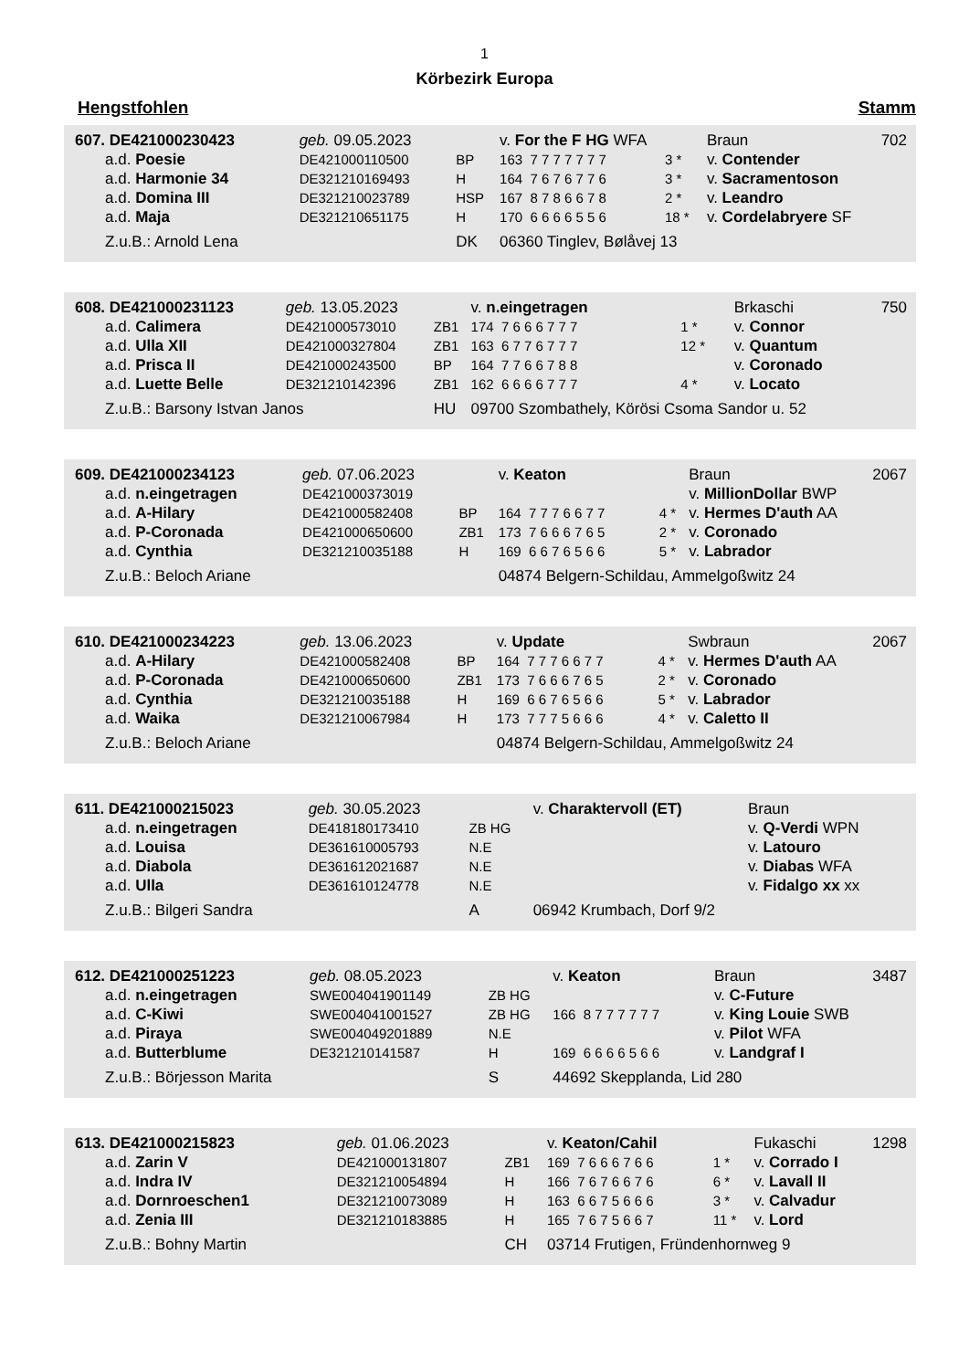1
Körbezirk Europa
Hengstfohlen Stamm
| 607. DE421000230423 | geb. 09.05.2023 | | v. For the F HG WFA | | Braun | 702 |
| a.d. Poesie | DE421000110500 | BP | 163 7 7 7 7 7 7 7 | 3 * | v. Contender | |
| a.d. Harmonie 34 | DE321210169493 | H | 164 7 6 7 6 7 7 6 | 3 * | v. Sacramentoson | |
| a.d. Domina III | DE321210023789 | HSP | 167 8 7 8 6 6 7 8 | 2 * | v. Leandro | |
| a.d. Maja | DE321210651175 | H | 170 6 6 6 6 5 5 6 | 18 * | v. Cordelabryere SF | |
| Z.u.B.: Arnold Lena | | DK | 06360 Tinglev, Bølåvej 13 | | | |
| 608. DE421000231123 | geb. 13.05.2023 | | v. n.eingetragen | | Brkaschi | 750 |
| a.d. Calimera | DE421000573010 | ZB1 | 174 7 6 6 6 7 7 7 | 1 * | v. Connor | |
| a.d. Ulla XII | DE421000327804 | ZB1 | 163 6 7 7 6 7 7 7 | 12 * | v. Quantum | |
| a.d. Prisca II | DE421000243500 | BP | 164 7 7 6 6 7 8 8 | | v. Coronado | |
| a.d. Luette Belle | DE321210142396 | ZB1 | 162 6 6 6 6 7 7 7 | 4 * | v. Locato | |
| Z.u.B.: Barsony Istvan Janos | | HU | 09700 Szombathely, Körösi Csoma Sandor u. 52 | | | |
| 609. DE421000234123 | geb. 07.06.2023 | | v. Keaton | | Braun | 2067 |
| a.d. n.eingetragen | DE421000373019 | | | | v. MillionDollar BWP | |
| a.d. A-Hilary | DE421000582408 | BP | 164 7 7 7 6 6 7 7 | 4 * | v. Hermes D'auth AA | |
| a.d. P-Coronada | DE421000650600 | ZB1 | 173 7 6 6 6 7 6 5 | 2 * | v. Coronado | |
| a.d. Cynthia | DE321210035188 | H | 169 6 6 7 6 5 6 6 | 5 * | v. Labrador | |
| Z.u.B.: Beloch Ariane | | | 04874 Belgern-Schildau, Ammelgoßwitz 24 | | | |
| 610. DE421000234223 | geb. 13.06.2023 | | v. Update | | Swbraun | 2067 |
| a.d. A-Hilary | DE421000582408 | BP | 164 7 7 7 6 6 7 7 | 4 * | v. Hermes D'auth AA | |
| a.d. P-Coronada | DE421000650600 | ZB1 | 173 7 6 6 6 7 6 5 | 2 * | v. Coronado | |
| a.d. Cynthia | DE321210035188 | H | 169 6 6 7 6 5 6 6 | 5 * | v. Labrador | |
| a.d. Waika | DE321210067984 | H | 173 7 7 7 5 6 6 6 | 4 * | v. Caletto II | |
| Z.u.B.: Beloch Ariane | | | 04874 Belgern-Schildau, Ammelgoßwitz 24 | | | |
| 611. DE421000215023 | geb. 30.05.2023 | | v. Charaktervoll (ET) | | Braun | |
| a.d. n.eingetragen | DE418180173410 | ZB HG | | | v. Q-Verdi WPN | |
| a.d. Louisa | DE361610005793 | N.E | | | v. Latouro | |
| a.d. Diabola | DE361612021687 | N.E | | | v. Diabas WFA | |
| a.d. Ulla | DE361610124778 | N.E | | | v. Fidalgo xx xx | |
| Z.u.B.: Bilgeri Sandra | | A | 06942 Krumbach, Dorf 9/2 | | | |
| 612. DE421000251223 | geb. 08.05.2023 | | v. Keaton | | Braun | 3487 |
| a.d. n.eingetragen | SWE004041901149 | ZB HG | | | v. C-Future | |
| a.d. C-Kiwi | SWE004041001527 | ZB HG | 166 8 7 7 7 7 7 7 | | v. King Louie SWB | |
| a.d. Piraya | SWE004049201889 | N.E | | | v. Pilot WFA | |
| a.d. Butterblume | DE321210141587 | H | 169 6 6 6 6 5 6 6 | | v. Landgraf I | |
| Z.u.B.: Börjesson Marita | | S | 44692 Skepplanda, Lid 280 | | | |
| 613. DE421000215823 | geb. 01.06.2023 | | v. Keaton/Cahil | | Fukaschi | 1298 |
| a.d. Zarin V | DE421000131807 | ZB1 | 169 7 6 6 6 7 6 6 | 1 * | v. Corrado I | |
| a.d. Indra IV | DE321210054894 | H | 166 7 6 7 6 6 7 6 | 6 * | v. Lavall II | |
| a.d. Dornroeschen1 | DE321210073089 | H | 163 6 6 7 5 6 6 6 | 3 * | v. Calvadur | |
| a.d. Zenia III | DE321210183885 | H | 165 7 6 7 5 6 6 7 | 11 * | v. Lord | |
| Z.u.B.: Bohny Martin | | CH | 03714 Frutigen, Fründenhornweg 9 | | | |